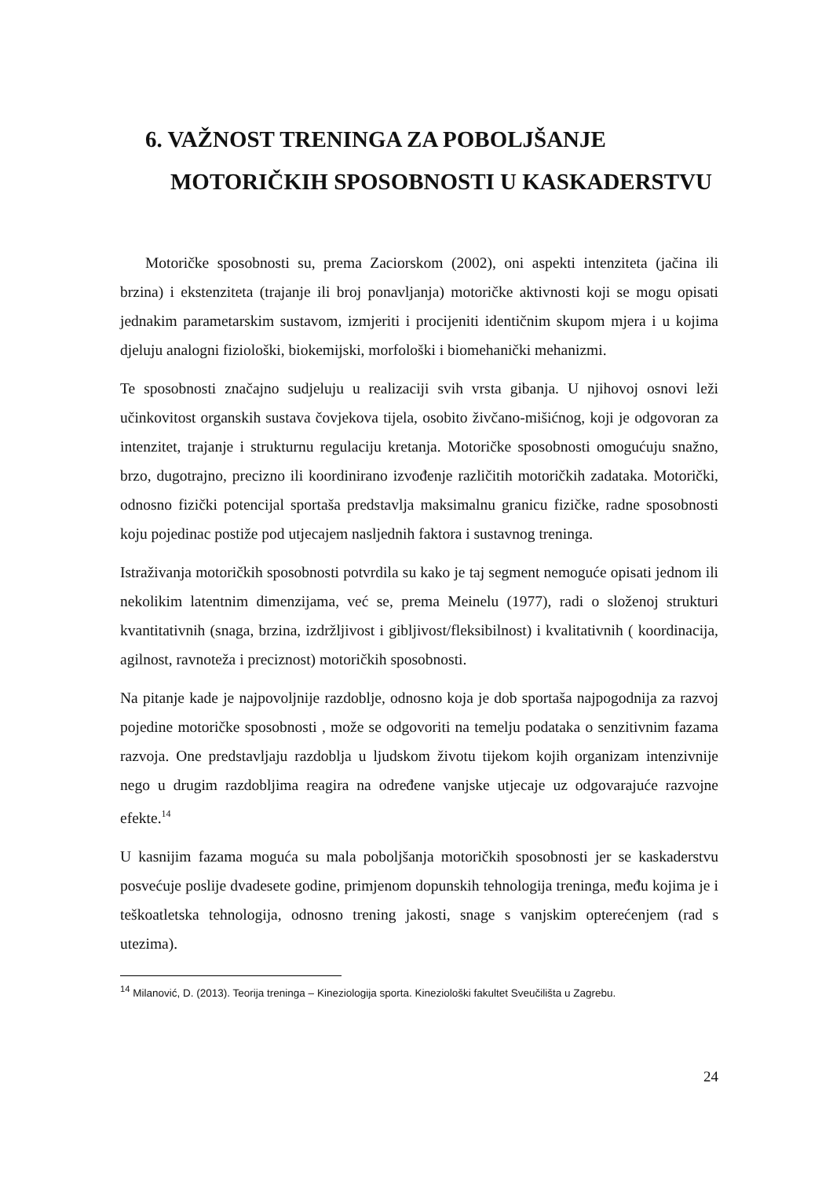6. VAŽNOST TRENINGA ZA POBOLJŠANJE
MOTORIČKIH SPOSOBNOSTI U KASKADERSTVU
Motoričke sposobnosti su, prema Zaciorskom (2002), oni aspekti intenziteta (jačina ili brzina) i ekstenziteta (trajanje ili broj ponavljanja) motoričke aktivnosti koji se mogu opisati jednakim parametarskim sustavom, izmjeriti i procijeniti identičnim skupom mjera i u kojima djeluju analogni fiziološki, biokemijski, morfološki i biomehanički mehanizmi.
Te sposobnosti značajno sudjeluju u realizaciji svih vrsta gibanja. U njihovoj osnovi leži učinkovitost organskih sustava čovjekova tijela, osobito živčano-mišićnog, koji je odgovoran za intenzitet, trajanje i strukturnu regulaciju kretanja. Motoričke sposobnosti omogućuju snažno, brzo, dugotrajno, precizno ili koordinirano izvođenje različitih motoričkih zadataka. Motorički, odnosno fizički potencijal sportaša predstavlja maksimalnu granicu fizičke, radne sposobnosti koju pojedinac postiže pod utjecajem nasljednih faktora i sustavnog treninga.
Istraživanja motoričkih sposobnosti potvrdila su kako je taj segment nemoguće opisati jednom ili nekolikim latentnim dimenzijama, već se, prema Meinelu (1977), radi o složenoj strukturi kvantitativnih (snaga, brzina, izdržljivost i gibljivost/fleksibilnost) i kvalitativnih ( koordinacija, agilnost, ravnoteža i preciznost) motoričkih sposobnosti.
Na pitanje kade je najpovoljnije razdoblje, odnosno koja je dob sportaša najpogodnija za razvoj pojedine motoričke sposobnosti , može se odgovoriti na temelju podataka o senzitivnim fazama razvoja. One predstavljaju razdoblja u ljudskom životu tijekom kojih organizam intenzivnije nego u drugim razdobljima reagira na određene vanjske utjecaje uz odgovarajuće razvojne efekte.<sup>14</sup>
U kasnijim fazama moguća su mala poboljšanja motoričkih sposobnosti jer se kaskaderstvu posvećuje poslije dvadesete godine, primjenom dopunskih tehnologija treninga, među kojima je i teškoatletska tehnologija, odnosno trening jakosti, snage s vanjskim opterećenjem (rad s utezima).
<sup>14</sup> Milanović, D. (2013). Teorija treninga – Kineziologija sporta. Kineziološki fakultet Sveučilišta u Zagrebu.
24